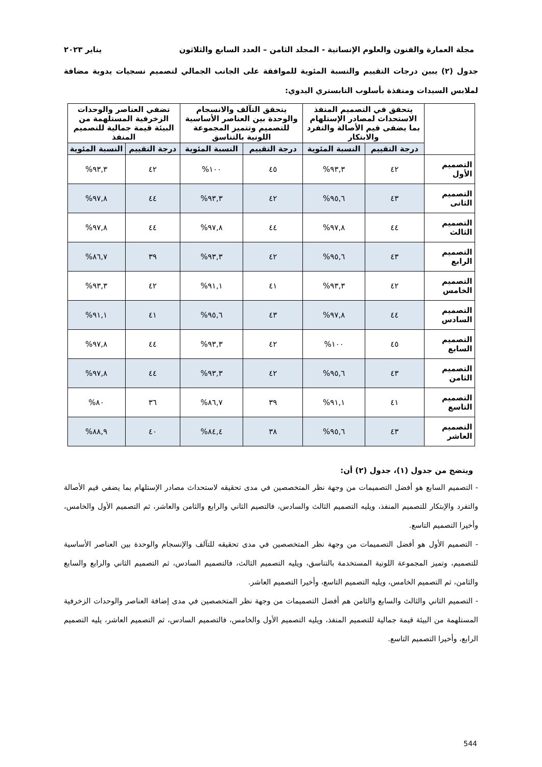مجلة العمارة والفنون والعلوم الإنسانية - المجلد الثامن – العدد السابع والثلاثون يناير ٢٠٢٣
جدول (٢) يبين درجات التقييم والنسبة المئوية للموافقة على الجانب الجمالي لتصميم نسجيات يدوية مضافة لملابس السيدات ومنفذة بأسلوب التابستري اليدوي:
| | يتحقق في التصميم المنفذ الاستحداث لمصادر الإستلهام بما يضفى قيم الأصالة والتفرد والابتكار | | يتحقق التآلف والانسجام والوحدة بين العناصر الأساسية للتصميم وتتميز المجموعة اللونية بالتناسق | | تضفي العناصر والوحدات الزخرفية المستلهمة من البيئة قيمة جمالية للتصميم المنفذ | |
| --- | --- | --- | --- | --- | --- | --- |
| | درجة التقييم | النسبة المئوية | درجة التقييم | النسبة المئوية | درجة التقييم | النسبة المئوية |
| التصميم الأول | ٤٢ | ٩٣,٣% | ٤٥ | ١٠٠% | ٤٢ | ٩٣,٣% |
| التصميم الثانى | ٤٣ | ٩٥,٦% | ٤٢ | ٩٣,٣% | ٤٤ | ٩٧,٨% |
| التصميم الثالث | ٤٤ | ٩٧,٨% | ٤٤ | ٩٧,٨% | ٤٤ | ٩٧,٨% |
| التصميم الرابع | ٤٣ | ٩٥,٦% | ٤٢ | ٩٣,٣% | ٣٩ | ٨٦,٧% |
| التصميم الخامس | ٤٢ | ٩٣,٣% | ٤١ | ٩١,١% | ٤٢ | ٩٣,٣% |
| التصميم السادس | ٤٤ | ٩٧,٨% | ٤٣ | ٩٥,٦% | ٤١ | ٩١,١% |
| التصميم السابع | ٤٥ | ١٠٠% | ٤٢ | ٩٣,٣% | ٤٤ | ٩٧,٨% |
| التصميم الثامن | ٤٣ | ٩٥,٦% | ٤٢ | ٩٣,٣% | ٤٤ | ٩٧,٨% |
| التصميم التاسع | ٤١ | ٩١,١% | ٣٩ | ٨٦,٧% | ٣٦ | ٨٠% |
| التصميم العاشر | ٤٣ | ٩٥,٦% | ٣٨ | ٨٤,٤% | ٤٠ | ٨٨,٩% |
ويتضح من جدول (١)، جدول (٢) أن:
- التصميم السابع هو أفضل التصميمات من وجهة نظر المتخصصين في مدى تحقيقه لاستحداث مصادر الإستلهام بما يضفي قيم الأصالة والتفرد والإبتكار للتصميم المنفذ، ويليه التصميم الثالث والسادس، فالتصيم الثاني والرابع والثامن والعاشر، ثم التصميم الأول والخامس، وأخيرا التصميم التاسع.
- التصميم الأول هو أفضل التصميمات من وجهة نظر المتخصصين في مدى تحقيقه للتآلف والإنسجام والوحدة بين العناصر الأساسية للتصميم، وتميز المجموعة اللونية المستخدمة بالتناسق، ويليه التصميم الثالث، فالتصميم السادس، ثم التصميم الثاني والرابع والسابع والثامن، ثم التصميم الخامس، ويليه التصميم التاسع، وأخيرا التصميم العاشر.
- التصميم الثاني والثالث والسابع والثامن هم أفضل التصميمات من وجهة نظر المتخصصين في مدى إضافة العناصر والوحدات الزخرفية المستلهمة من البيئة قيمة جمالية للتصميم المنفذ، ويليه التصميم الأول والخامس، فالتصميم السادس، ثم التصميم العاشر، يليه التصميم الرابع، وأخيرا التصميم التاسع.
544